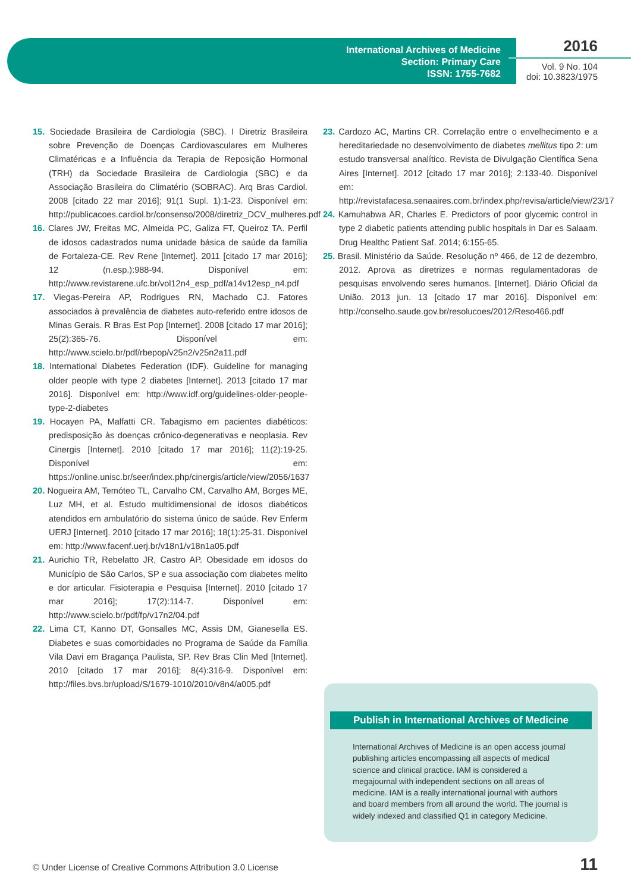International Archives of Medicine
Section: Primary Care
ISSN: 1755-7682
2016
Vol. 9 No. 104
doi: 10.3823/1975
15. Sociedade Brasileira de Cardiologia (SBC). I Diretriz Brasileira sobre Prevenção de Doenças Cardiovasculares em Mulheres Climatéricas e a Influência da Terapia de Reposição Hormonal (TRH) da Sociedade Brasileira de Cardiologia (SBC) e da Associação Brasileira do Climatério (SOBRAC). Arq Bras Cardiol. 2008 [citado 22 mar 2016]; 91(1 Supl. 1):1-23. Disponível em: http://publicacoes.cardiol.br/consenso/2008/diretriz_DCV_mulheres.pdf
16. Clares JW, Freitas MC, Almeida PC, Galiza FT, Queiroz TA. Perfil de idosos cadastrados numa unidade básica de saúde da família de Fortaleza-CE. Rev Rene [Internet]. 2011 [citado 17 mar 2016]; 12 (n.esp.):988-94. Disponível em: http://www.revistarene.ufc.br/vol12n4_esp_pdf/a14v12esp_n4.pdf
17. Viegas-Pereira AP, Rodrigues RN, Machado CJ. Fatores associados à prevalência de diabetes auto-referido entre idosos de Minas Gerais. R Bras Est Pop [Internet]. 2008 [citado 17 mar 2016]; 25(2):365-76. Disponível em: http://www.scielo.br/pdf/rbepop/v25n2/v25n2a11.pdf
18. International Diabetes Federation (IDF). Guideline for managing older people with type 2 diabetes [Internet]. 2013 [citado 17 mar 2016]. Disponível em: http://www.idf.org/guidelines-older-people-type-2-diabetes
19. Hocayen PA, Malfatti CR. Tabagismo em pacientes diabéticos: predisposição às doenças crônico-degenerativas e neoplasia. Rev Cinergis [Internet]. 2010 [citado 17 mar 2016]; 11(2):19-25. Disponível em: https://online.unisc.br/seer/index.php/cinergis/article/view/2056/1637
20. Nogueira AM, Temóteo TL, Carvalho CM, Carvalho AM, Borges ME, Luz MH, et al. Estudo multidimensional de idosos diabéticos atendidos em ambulatório do sistema único de saúde. Rev Enferm UERJ [Internet]. 2010 [citado 17 mar 2016]; 18(1):25-31. Disponível em: http://www.facenf.uerj.br/v18n1/v18n1a05.pdf
21. Aurichio TR, Rebelatto JR, Castro AP. Obesidade em idosos do Município de São Carlos, SP e sua associação com diabetes melito e dor articular. Fisioterapia e Pesquisa [Internet]. 2010 [citado 17 mar 2016]; 17(2):114-7. Disponível em: http://www.scielo.br/pdf/fp/v17n2/04.pdf
22. Lima CT, Kanno DT, Gonsalles MC, Assis DM, Gianesella ES. Diabetes e suas comorbidades no Programa de Saúde da Família Vila Davi em Bragança Paulista, SP. Rev Bras Clin Med [Internet]. 2010 [citado 17 mar 2016]; 8(4):316-9. Disponível em: http://files.bvs.br/upload/S/1679-1010/2010/v8n4/a005.pdf
23. Cardozo AC, Martins CR. Correlação entre o envelhecimento e a hereditariedade no desenvolvimento de diabetes mellitus tipo 2: um estudo transversal analítico. Revista de Divulgação Científica Sena Aires [Internet]. 2012 [citado 17 mar 2016]; 2:133-40. Disponível em: http://revistafacesa.senaaires.com.br/index.php/revisa/article/view/23/17
24. Kamuhabwa AR, Charles E. Predictors of poor glycemic control in type 2 diabetic patients attending public hospitals in Dar es Salaam. Drug Healthc Patient Saf. 2014; 6:155-65.
25. Brasil. Ministério da Saúde. Resolução nº 466, de 12 de dezembro, 2012. Aprova as diretrizes e normas regulamentadoras de pesquisas envolvendo seres humanos. [Internet]. Diário Oficial da União. 2013 jun. 13 [citado 17 mar 2016]. Disponível em: http://conselho.saude.gov.br/resolucoes/2012/Reso466.pdf
Publish in International Archives of Medicine
International Archives of Medicine is an open access journal publishing articles encompassing all aspects of medical science and clinical practice. IAM is considered a megajournal with independent sections on all areas of medicine. IAM is a really international journal with authors and board members from all around the world. The journal is widely indexed and classified Q1 in category Medicine.
© Under License of Creative Commons Attribution 3.0 License
11